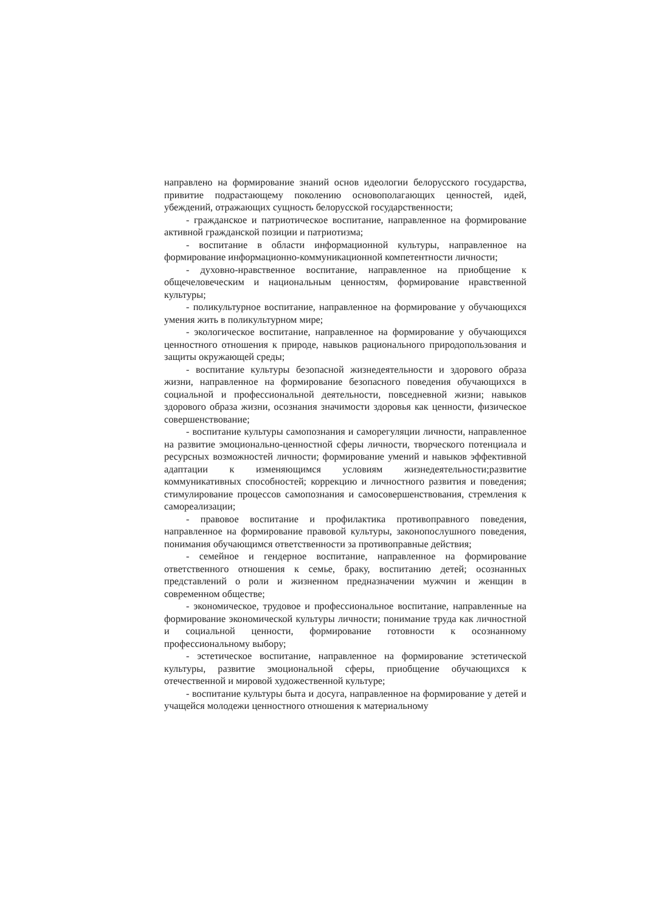направлено на формирование знаний основ идеологии белорусского государства, привитие подрастающему поколению основополагающих ценностей, идей, убеждений, отражающих сущность белорусской государственности;
- гражданское и патриотическое воспитание, направленное на формирование активной гражданской позиции и патриотизма;
- воспитание в области информационной культуры, направленное на формирование информационно-коммуникационной компетентности личности;
- духовно-нравственное воспитание, направленное на приобщение к общечеловеческим и национальным ценностям, формирование нравственной культуры;
- поликультурное воспитание, направленное на формирование у обучающихся умения жить в поликультурном мире;
- экологическое воспитание, направленное на формирование у обучающихся ценностного отношения к природе, навыков рационального природопользования и защиты окружающей среды;
- воспитание культуры безопасной жизнедеятельности и здорового образа жизни, направленное на формирование безопасного поведения обучающихся в социальной и профессиональной деятельности, повседневной жизни; навыков здорового образа жизни, осознания значимости здоровья как ценности, физическое совершенствование;
- воспитание культуры самопознания и саморегуляции личности, направленное на развитие эмоционально-ценностной сферы личности, творческого потенциала и ресурсных возможностей личности; формирование умений и навыков эффективной адаптации к изменяющимся условиям жизнедеятельности;развитие коммуникативных способностей; коррекцию и личностного развития и поведения; стимулирование процессов самопознания и самосовершенствования, стремления к самореализации;
- правовое воспитание и профилактика противоправного поведения, направленное на формирование правовой культуры, законопослушного поведения, понимания обучающимся ответственности за противоправные действия;
- семейное и гендерное воспитание, направленное на формирование ответственного отношения к семье, браку, воспитанию детей; осознанных представлений о роли и жизненном предназначении мужчин и женщин в современном обществе;
- экономическое, трудовое и профессиональное воспитание, направленные на формирование экономической культуры личности; понимание труда как личностной и социальной ценности, формирование готовности к осознанному профессиональному выбору;
- эстетическое воспитание, направленное на формирование эстетической культуры, развитие эмоциональной сферы, приобщение обучающихся к отечественной и мировой художественной культуре;
- воспитание культуры быта и досуга, направленное на формирование у детей и учащейся молодежи ценностного отношения к материальному